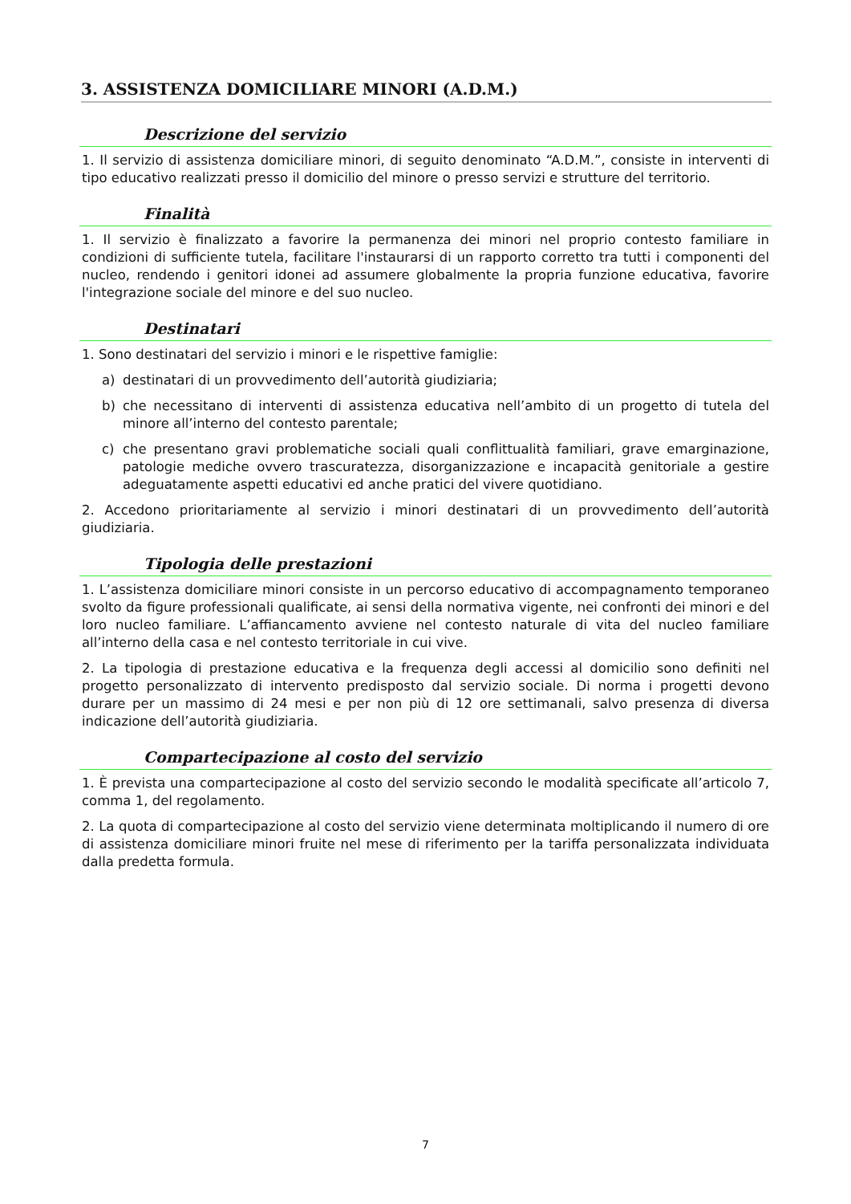3. ASSISTENZA DOMICILIARE MINORI (A.D.M.)
Descrizione del servizio
1. Il servizio di assistenza domiciliare minori, di seguito denominato “A.D.M.”, consiste in interventi di tipo educativo realizzati presso il domicilio del minore o presso servizi e strutture del territorio.
Finalità
1. Il servizio è finalizzato a favorire la permanenza dei minori nel proprio contesto familiare in condizioni di sufficiente tutela, facilitare l'instaurarsi di un rapporto corretto tra tutti i componenti del nucleo, rendendo i genitori idonei ad assumere globalmente la propria funzione educativa, favorire l'integrazione sociale del minore e del suo nucleo.
Destinatari
1. Sono destinatari del servizio i minori e le rispettive famiglie:
a) destinatari di un provvedimento dell’autorità giudiziaria;
b) che necessitano di interventi di assistenza educativa nell’ambito di un progetto di tutela del minore all’interno del contesto parentale;
c) che presentano gravi problematiche sociali quali conflittualità familiari, grave emarginazione, patologie mediche ovvero trascuratezza, disorganizzazione e incapacità genitoriale a gestire adeguatamente aspetti educativi ed anche pratici del vivere quotidiano.
2. Accedono prioritariamente al servizio i minori destinatari di un provvedimento dell’autorità giudiziaria.
Tipologia delle prestazioni
1. L’assistenza domiciliare minori consiste in un percorso educativo di accompagnamento temporaneo svolto da figure professionali qualificate, ai sensi della normativa vigente, nei confronti dei minori e del loro nucleo familiare. L’affiancamento avviene nel contesto naturale di vita del nucleo familiare all’interno della casa e nel contesto territoriale in cui vive.
2. La tipologia di prestazione educativa e la frequenza degli accessi al domicilio sono definiti nel progetto personalizzato di intervento predisposto dal servizio sociale. Di norma i progetti devono durare per un massimo di 24 mesi e per non più di 12 ore settimanali, salvo presenza di diversa indicazione dell’autorità giudiziaria.
Compartecipazione al costo del servizio
1. È prevista una compartecipazione al costo del servizio secondo le modalità specificate all’articolo 7, comma 1, del regolamento.
2. La quota di compartecipazione al costo del servizio viene determinata moltiplicando il numero di ore di assistenza domiciliare minori fruite nel mese di riferimento per la tariffa personalizzata individuata dalla predetta formula.
7